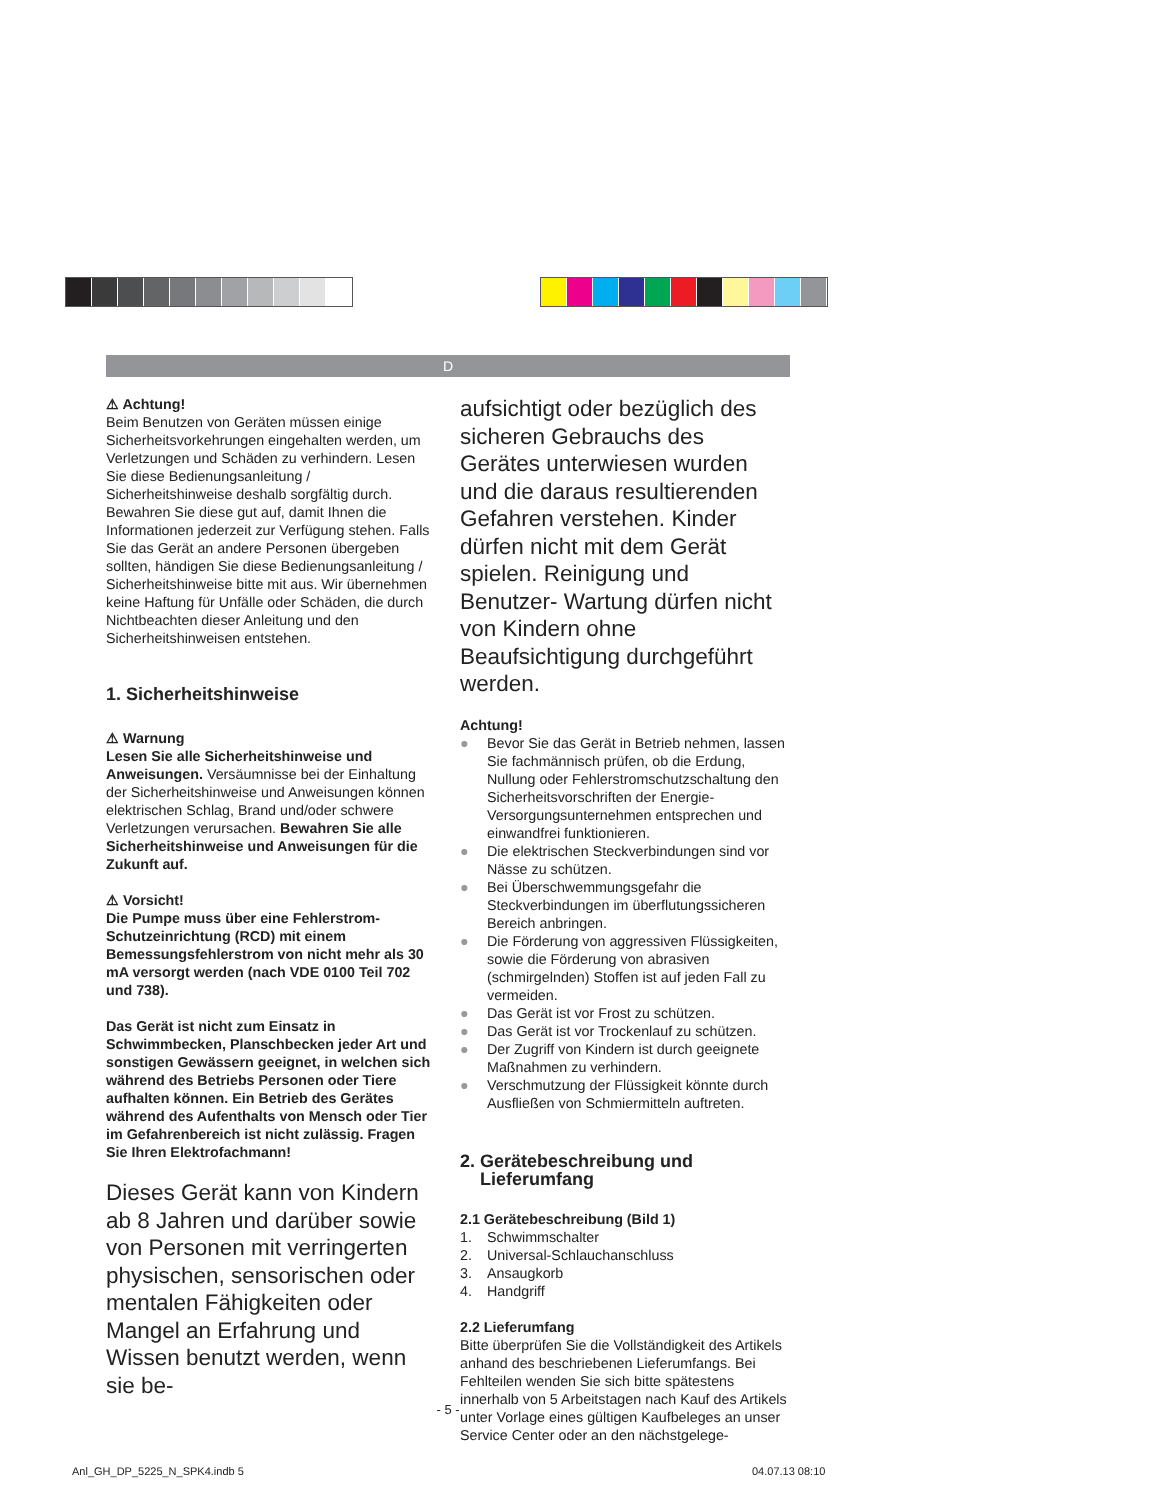D
⚠ Achtung!
Beim Benutzen von Geräten müssen einige Sicherheitsvorkehrungen eingehalten werden, um Verletzungen und Schäden zu verhindern. Lesen Sie diese Bedienungsanleitung / Sicherheitshinweise deshalb sorgfältig durch. Bewahren Sie diese gut auf, damit Ihnen die Informationen jederzeit zur Verfügung stehen. Falls Sie das Gerät an andere Personen übergeben sollten, händigen Sie diese Bedienungsanleitung / Sicherheitshinweise bitte mit aus. Wir übernehmen keine Haftung für Unfälle oder Schäden, die durch Nichtbeachten dieser Anleitung und den Sicherheitshinweisen entstehen.
1. Sicherheitshinweise
⚠ Warnung
Lesen Sie alle Sicherheitshinweise und Anweisungen. Versäumnisse bei der Einhaltung der Sicherheitshinweise und Anweisungen können elektrischen Schlag, Brand und/oder schwere Verletzungen verursachen. Bewahren Sie alle Sicherheitshinweise und Anweisungen für die Zukunft auf.
⚠ Vorsicht!
Die Pumpe muss über eine Fehlerstrom-Schutzeinrichtung (RCD) mit einem Bemessungsfehlerstrom von nicht mehr als 30 mA versorgt werden (nach VDE 0100 Teil 702 und 738).
Das Gerät ist nicht zum Einsatz in Schwimmbecken, Planschbecken jeder Art und sonstigen Gewässern geeignet, in welchen sich während des Betriebs Personen oder Tiere aufhalten können. Ein Betrieb des Gerätes während des Aufenthalts von Mensch oder Tier im Gefahrenbereich ist nicht zulässig. Fragen Sie Ihren Elektrofachmann!
Dieses Gerät kann von Kindern ab 8 Jahren und darüber sowie von Personen mit verringerten physischen, sensorischen oder mentalen Fähigkeiten oder Mangel an Erfahrung und Wissen benutzt werden, wenn sie be-
aufsichtigt oder bezüglich des sicheren Gebrauchs des Gerätes unterwiesen wurden und die daraus resultierenden Gefahren verstehen. Kinder dürfen nicht mit dem Gerät spielen. Reinigung und Benutzer- Wartung dürfen nicht von Kindern ohne Beaufsichtigung durchgeführt werden.
Achtung!
● Bevor Sie das Gerät in Betrieb nehmen, lassen Sie fachmännisch prüfen, ob die Erdung, Nullung oder Fehlerstromschutzschaltung den Sicherheitsvorschriften der Energie-Versorgungsunternehmen entsprechen und einwandfrei funktionieren.
● Die elektrischen Steckverbindungen sind vor Nässe zu schützen.
● Bei Überschwemmungsgefahr die Steckverbindungen im überflutungssicheren Bereich anbringen.
● Die Förderung von aggressiven Flüssigkeiten, sowie die Förderung von abrasiven (schmirgelnden) Stoffen ist auf jeden Fall zu vermeiden.
● Das Gerät ist vor Frost zu schützen.
● Das Gerät ist vor Trockenlauf zu schützen.
● Der Zugriff von Kindern ist durch geeignete Maßnahmen zu verhindern.
● Verschmutzung der Flüssigkeit könnte durch Ausfließen von Schmiermitteln auftreten.
2. Gerätebeschreibung und
Lieferumfang
2.1 Gerätebeschreibung (Bild 1)
1. Schwimmschalter
2. Universal-Schlauchanschluss
3. Ansaugkorb
4. Handgriff
2.2 Lieferumfang
Bitte überprüfen Sie die Vollständigkeit des Artikels anhand des beschriebenen Lieferumfangs. Bei Fehlteilen wenden Sie sich bitte spätestens innerhalb von 5 Arbeitstagen nach Kauf des Artikels unter Vorlage eines gültigen Kaufbeleges an unser Service Center oder an den nächstgelege-
- 5 -
Anl_GH_DP_5225_N_SPK4.indb 5 04.07.13 08:10